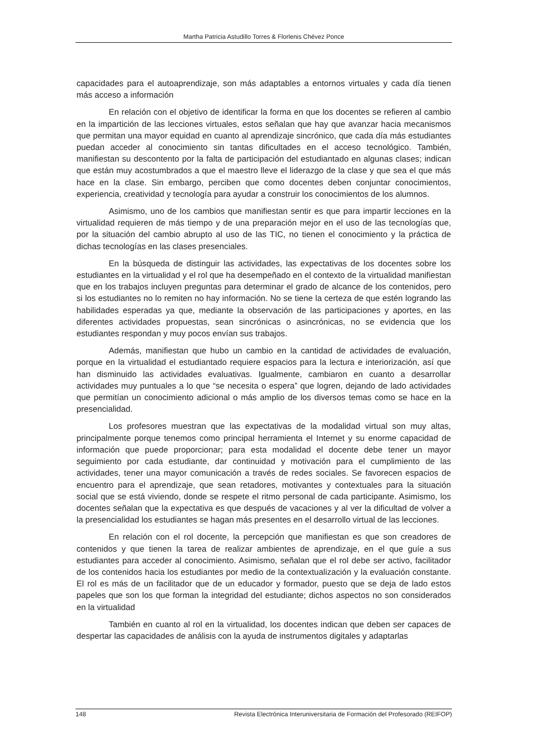Martha Patricia Astudillo Torres & Florlenis Chévez Ponce
capacidades para el autoaprendizaje, son más adaptables a entornos virtuales y cada día tienen más acceso a información
En relación con el objetivo de identificar la forma en que los docentes se refieren al cambio en la impartición de las lecciones virtuales, estos señalan que hay que avanzar hacia mecanismos que permitan una mayor equidad en cuanto al aprendizaje sincrónico, que cada día más estudiantes puedan acceder al conocimiento sin tantas dificultades en el acceso tecnológico. También, manifiestan su descontento por la falta de participación del estudiantado en algunas clases; indican que están muy acostumbrados a que el maestro lleve el liderazgo de la clase y que sea el que más hace en la clase. Sin embargo, perciben que como docentes deben conjuntar conocimientos, experiencia, creatividad y tecnología para ayudar a construir los conocimientos de los alumnos.
Asimismo, uno de los cambios que manifiestan sentir es que para impartir lecciones en la virtualidad requieren de más tiempo y de una preparación mejor en el uso de las tecnologías que, por la situación del cambio abrupto al uso de las TIC, no tienen el conocimiento y la práctica de dichas tecnologías en las clases presenciales.
En la búsqueda de distinguir las actividades, las expectativas de los docentes sobre los estudiantes en la virtualidad y el rol que ha desempeñado en el contexto de la virtualidad manifiestan que en los trabajos incluyen preguntas para determinar el grado de alcance de los contenidos, pero si los estudiantes no lo remiten no hay información. No se tiene la certeza de que estén logrando las habilidades esperadas ya que, mediante la observación de las participaciones y aportes, en las diferentes actividades propuestas, sean sincrónicas o asincrónicas, no se evidencia que los estudiantes respondan y muy pocos envían sus trabajos.
Además, manifiestan que hubo un cambio en la cantidad de actividades de evaluación, porque en la virtualidad el estudiantado requiere espacios para la lectura e interiorización, así que han disminuido las actividades evaluativas. Igualmente, cambiaron en cuanto a desarrollar actividades muy puntuales a lo que “se necesita o espera” que logren, dejando de lado actividades que permitían un conocimiento adicional o más amplio de los diversos temas como se hace en la presencialidad.
Los profesores muestran que las expectativas de la modalidad virtual son muy altas, principalmente porque tenemos como principal herramienta el Internet y su enorme capacidad de información que puede proporcionar; para esta modalidad el docente debe tener un mayor seguimiento por cada estudiante, dar continuidad y motivación para el cumplimiento de las actividades, tener una mayor comunicación a través de redes sociales. Se favorecen espacios de encuentro para el aprendizaje, que sean retadores, motivantes y contextuales para la situación social que se está viviendo, donde se respete el ritmo personal de cada participante. Asimismo, los docentes señalan que la expectativa es que después de vacaciones y al ver la dificultad de volver a la presencialidad los estudiantes se hagan más presentes en el desarrollo virtual de las lecciones.
En relación con el rol docente, la percepción que manifiestan es que son creadores de contenidos y que tienen la tarea de realizar ambientes de aprendizaje, en el que guíe a sus estudiantes para acceder al conocimiento. Asimismo, señalan que el rol debe ser activo, facilitador de los contenidos hacia los estudiantes por medio de la contextualización y la evaluación constante. El rol es más de un facilitador que de un educador y formador, puesto que se deja de lado estos papeles que son los que forman la integridad del estudiante; dichos aspectos no son considerados en la virtualidad
También en cuanto al rol en la virtualidad, los docentes indican que deben ser capaces de despertar las capacidades de análisis con la ayuda de instrumentos digitales y adaptarlas
148 Revista Electrónica Interuniversitaria de Formación del Profesorado (REIFOP)